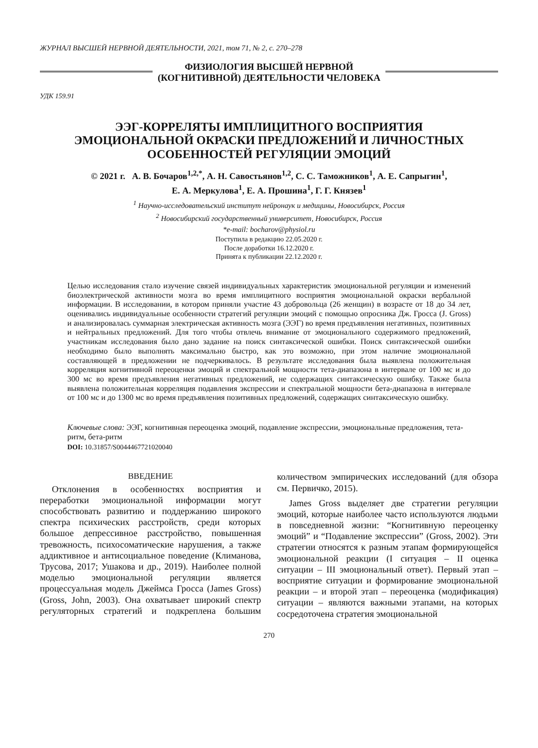ЖУРНАЛ ВЫСШЕЙ НЕРВНОЙ ДЕЯТЕЛЬНОСТИ, 2021, том 71, № 2, с. 270–278
ФИЗИОЛОГИЯ ВЫСШЕЙ НЕРВНОЙ
(КОГНИТИВНОЙ) ДЕЯТЕЛЬНОСТИ ЧЕЛОВЕКА
УДК 159.91
ЭЭГ-КОРРЕЛЯТЫ ИМПЛИЦИТНОГО ВОСПРИЯТИЯ
ЭМОЦИОНАЛЬНОЙ ОКРАСКИ ПРЕДЛОЖЕНИЙ И ЛИЧНОСТНЫХ
ОСОБЕННОСТЕЙ РЕГУЛЯЦИИ ЭМОЦИЙ
© 2021 г. А. В. Бочаров<sup>1,2,*</sup>, А. Н. Савостьянов<sup>1,2</sup>, С. С. Таможников<sup>1</sup>, А. Е. Сапрыгин<sup>1</sup>,
Е. А. Меркулова<sup>1</sup>, Е. А. Прошина<sup>1</sup>, Г. Г. Князев<sup>1</sup>
<sup>1</sup> Научно-исследовательский институт нейронаук и медицины, Новосибирск, Россия
<sup>2</sup> Новосибирский государственный университет, Новосибирск, Россия
*e-mail: bocharov@physiol.ru
Поступила в редакцию 22.05.2020 г.
После доработки 16.12.2020 г.
Принята к публикации 22.12.2020 г.
Целью исследования стало изучение связей индивидуальных характеристик эмоциональной регуляции и изменений биоэлектрической активности мозга во время имплицитного восприятия эмоциональной окраски вербальной информации. В исследовании, в котором приняли участие 43 добровольца (26 женщин) в возрасте от 18 до 34 лет, оценивались индивидуальные особенности стратегий регуляции эмоций с помощью опросника Дж. Гросса (J. Gross) и анализировалась суммарная электрическая активность мозга (ЭЭГ) во время предъявления негативных, позитивных и нейтральных предложений. Для того чтобы отвлечь внимание от эмоционального содержимого предложений, участникам исследования было дано задание на поиск синтаксической ошибки. Поиск синтаксической ошибки необходимо было выполнять максимально быстро, как это возможно, при этом наличие эмоциональной составляющей в предложении не подчеркивалось. В результате исследования была выявлена положительная корреляция когнитивной переоценки эмоций и спектральной мощности тета-диапазона в интервале от 100 мс и до 300 мс во время предъявления негативных предложений, не содержащих синтаксическую ошибку. Также была выявлена положительная корреляция подавления экспрессии и спектральной мощности бета-диапазона в интервале от 100 мс и до 1300 мс во время предъявления позитивных предложений, содержащих синтаксическую ошибку.
Ключевые слова: ЭЭГ, когнитивная переоценка эмоций, подавление экспрессии, эмоциональные предложения, тета-ритм, бета-ритм
DOI: 10.31857/S0044467721020040
ВВЕДЕНИЕ
Отклонения в особенностях восприятия и переработки эмоциональной информации могут способствовать развитию и поддержанию широкого спектра психических расстройств, среди которых большое депрессивное расстройство, повышенная тревожность, психосоматические нарушения, а также аддиктивное и антисоциальное поведение (Климанова, Трусова, 2017; Ушакова и др., 2019). Наиболее полной моделью эмоциональной регуляции является процессуальная модель Джеймса Гросса (James Gross) (Gross, John, 2003). Она охватывает широкий спектр регуляторных стратегий и подкреплена большим количеством эмпирических исследований (для обзора см. Первичко, 2015).
James Gross выделяет две стратегии регуляции эмоций, которые наиболее часто используются людьми в повседневной жизни: “Когнитивную переоценку эмоций” и “Подавление экспрессии” (Gross, 2002). Эти стратегии относятся к разным этапам формирующейся эмоциональной реакции (I ситуация – II оценка ситуации – III эмоциональный ответ). Первый этап – восприятие ситуации и формирование эмоциональной реакции – и второй этап – переоценка (модификация) ситуации – являются важными этапами, на которых сосредоточена стратегия эмоциональной
270